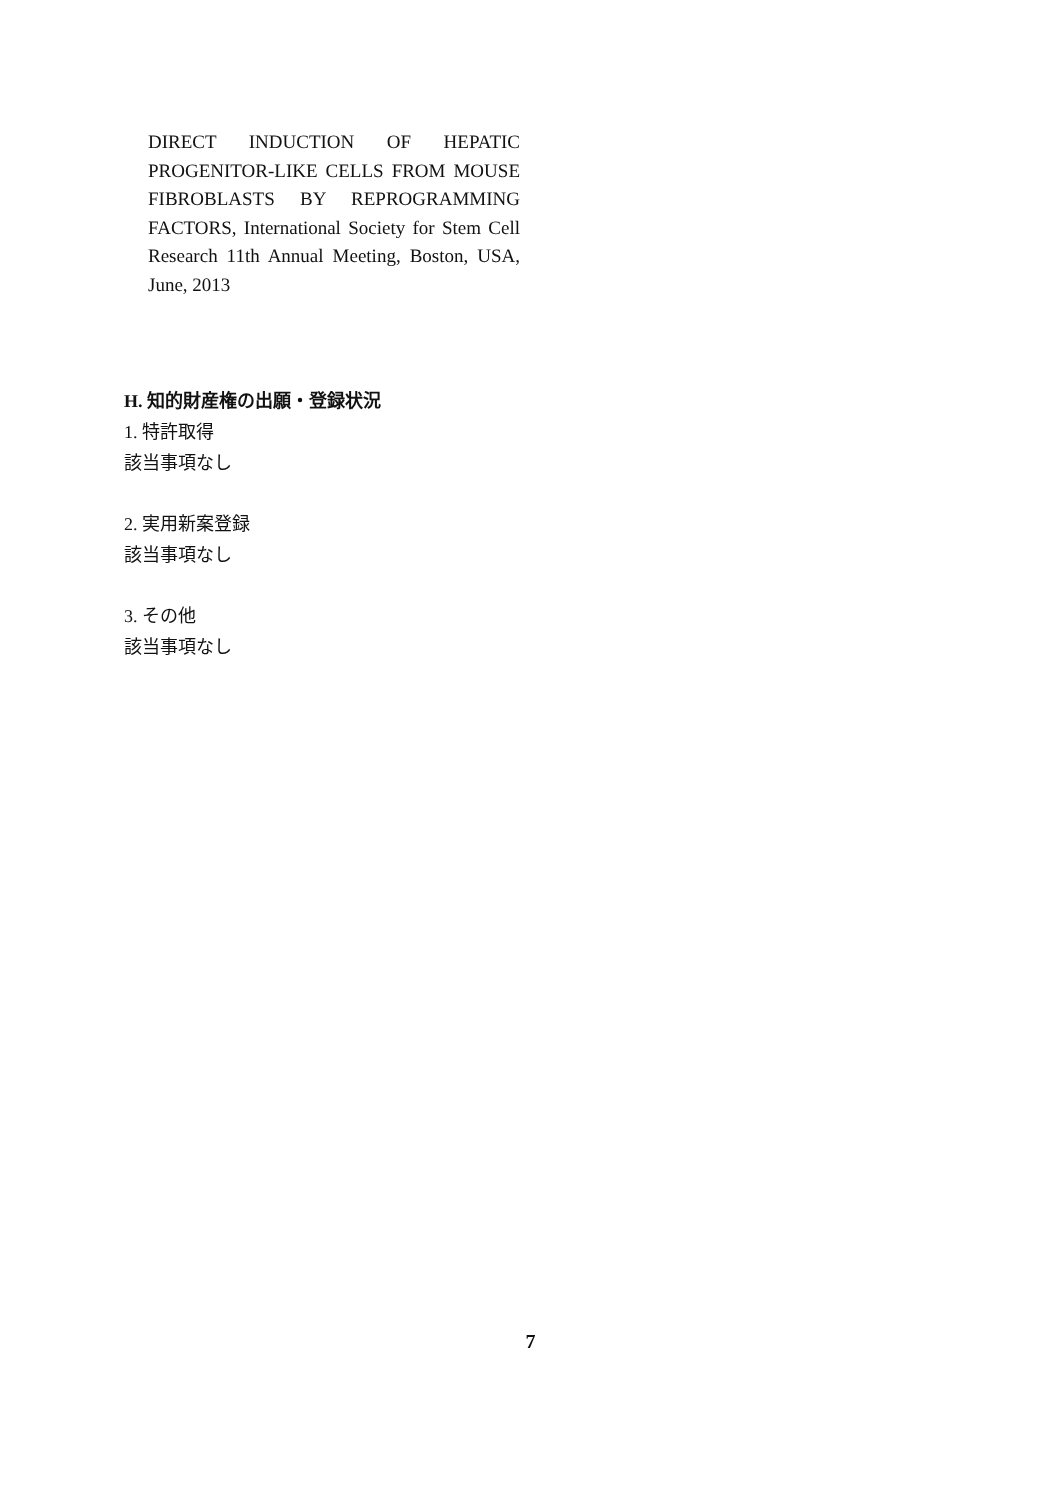DIRECT INDUCTION OF HEPATIC PROGENITOR-LIKE CELLS FROM MOUSE FIBROBLASTS BY REPROGRAMMING FACTORS, International Society for Stem Cell Research 11th Annual Meeting, Boston, USA, June, 2013
H. 知的財産権の出願・登録状況
1. 特許取得
該当事項なし
2. 実用新案登録
該当事項なし
3. その他
該当事項なし
7